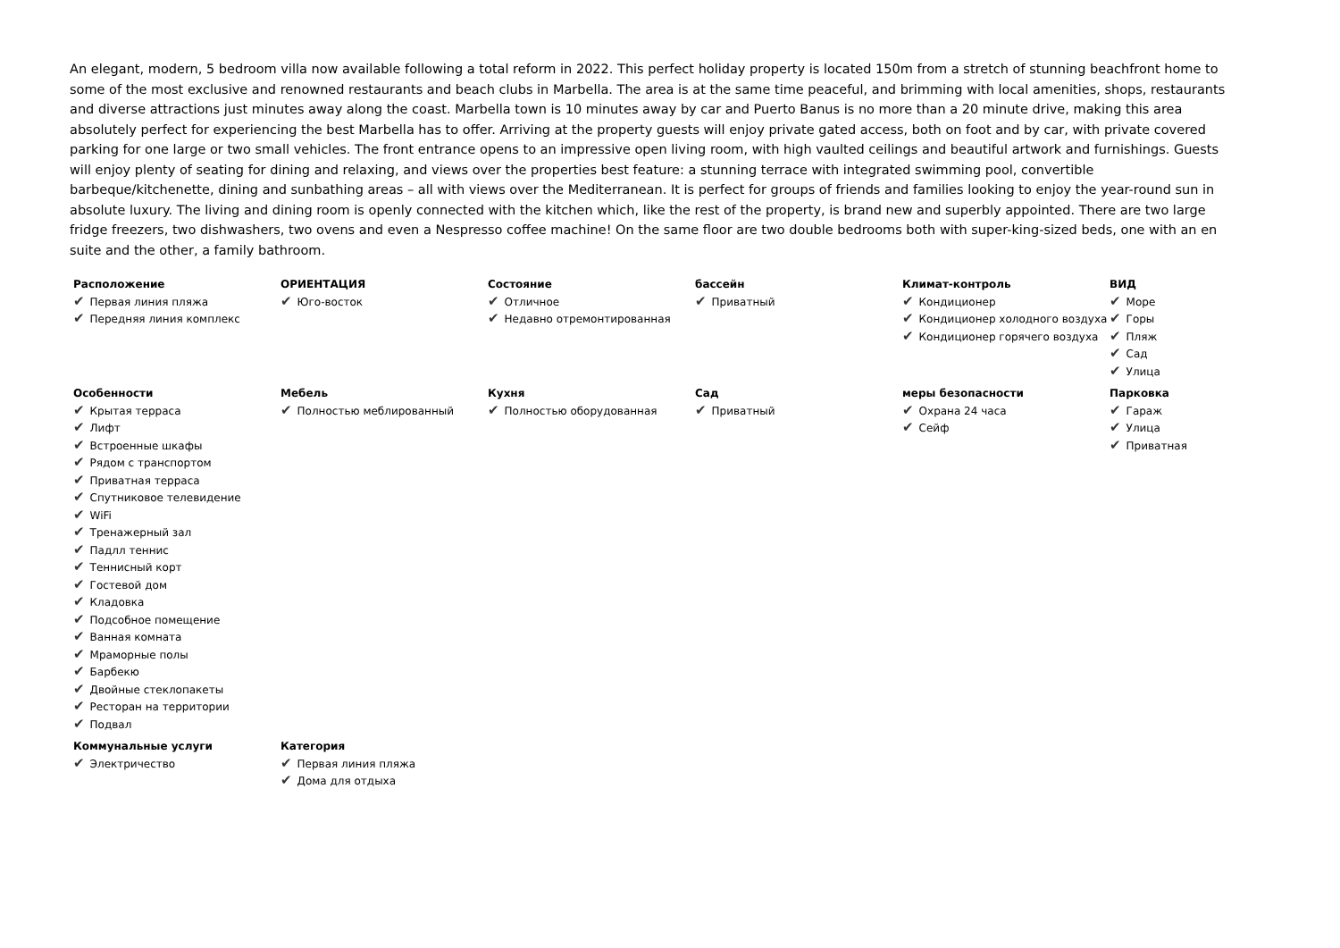An elegant, modern, 5 bedroom villa now available following a total reform in 2022. This perfect holiday property is located 150m from a stretch of stunning beachfront home to some of the most exclusive and renowned restaurants and beach clubs in Marbella. The area is at the same time peaceful, and brimming with local amenities, shops, restaurants and diverse attractions just minutes away along the coast. Marbella town is 10 minutes away by car and Puerto Banus is no more than a 20 minute drive, making this area absolutely perfect for experiencing the best Marbella has to offer. Arriving at the property guests will enjoy private gated access, both on foot and by car, with private covered parking for one large or two small vehicles. The front entrance opens to an impressive open living room, with high vaulted ceilings and beautiful artwork and furnishings. Guests will enjoy plenty of seating for dining and relaxing, and views over the properties best feature: a stunning terrace with integrated swimming pool, convertible barbeque/kitchenette, dining and sunbathing areas – all with views over the Mediterranean. It is perfect for groups of friends and families looking to enjoy the year-round sun in absolute luxury. The living and dining room is openly connected with the kitchen which, like the rest of the property, is brand new and superbly appointed. There are two large fridge freezers, two dishwashers, two ovens and even a Nespresso coffee machine! On the same floor are two double bedrooms both with super-king-sized beds, one with an en suite and the other, a family bathroom.
| Расположение ✔ Первая линия пляжа ✔ Передняя линия комплекс | ОРИЕНТАЦИЯ ✔ Юго-восток | Состояние ✔ Отличное ✔ Недавно отремонтированная | бассейн ✔ Приватный | Климат-контроль ✔ Кондиционер ✔ Кондиционер холодного воздуха ✔ Кондиционер горячего воздуха | ВИД ✔ Море ✔ Горы ✔ Пляж ✔ Сад ✔ Улица |
| Особенности ✔ Крытая терраса ✔ Лифт ✔ Встроенные шкафы ✔ Рядом с транспортом ✔ Приватная терраса ✔ Спутниковое телевидение ✔ WiFi ✔ Тренажерный зал ✔ Падлл теннис ✔ Теннисный корт ✔ Гостевой дом ✔ Кладовка ✔ Подсобное помещение ✔ Ванная комната ✔ Мраморные полы ✔ Барбекю ✔ Двойные стеклопакеты ✔ Ресторан на территории ✔ Подвал | Мебель ✔ Полностью меблированный | Кухня ✔ Полностью оборудованная | Сад ✔ Приватный | меры безопасности ✔ Охрана 24 часа ✔ Сейф | Парковка ✔ Гараж ✔ Улица ✔ Приватная |
| Коммунальные услуги ✔ Электричество | Категория ✔ Первая линия пляжа ✔ Дома для отдыха | | | | |